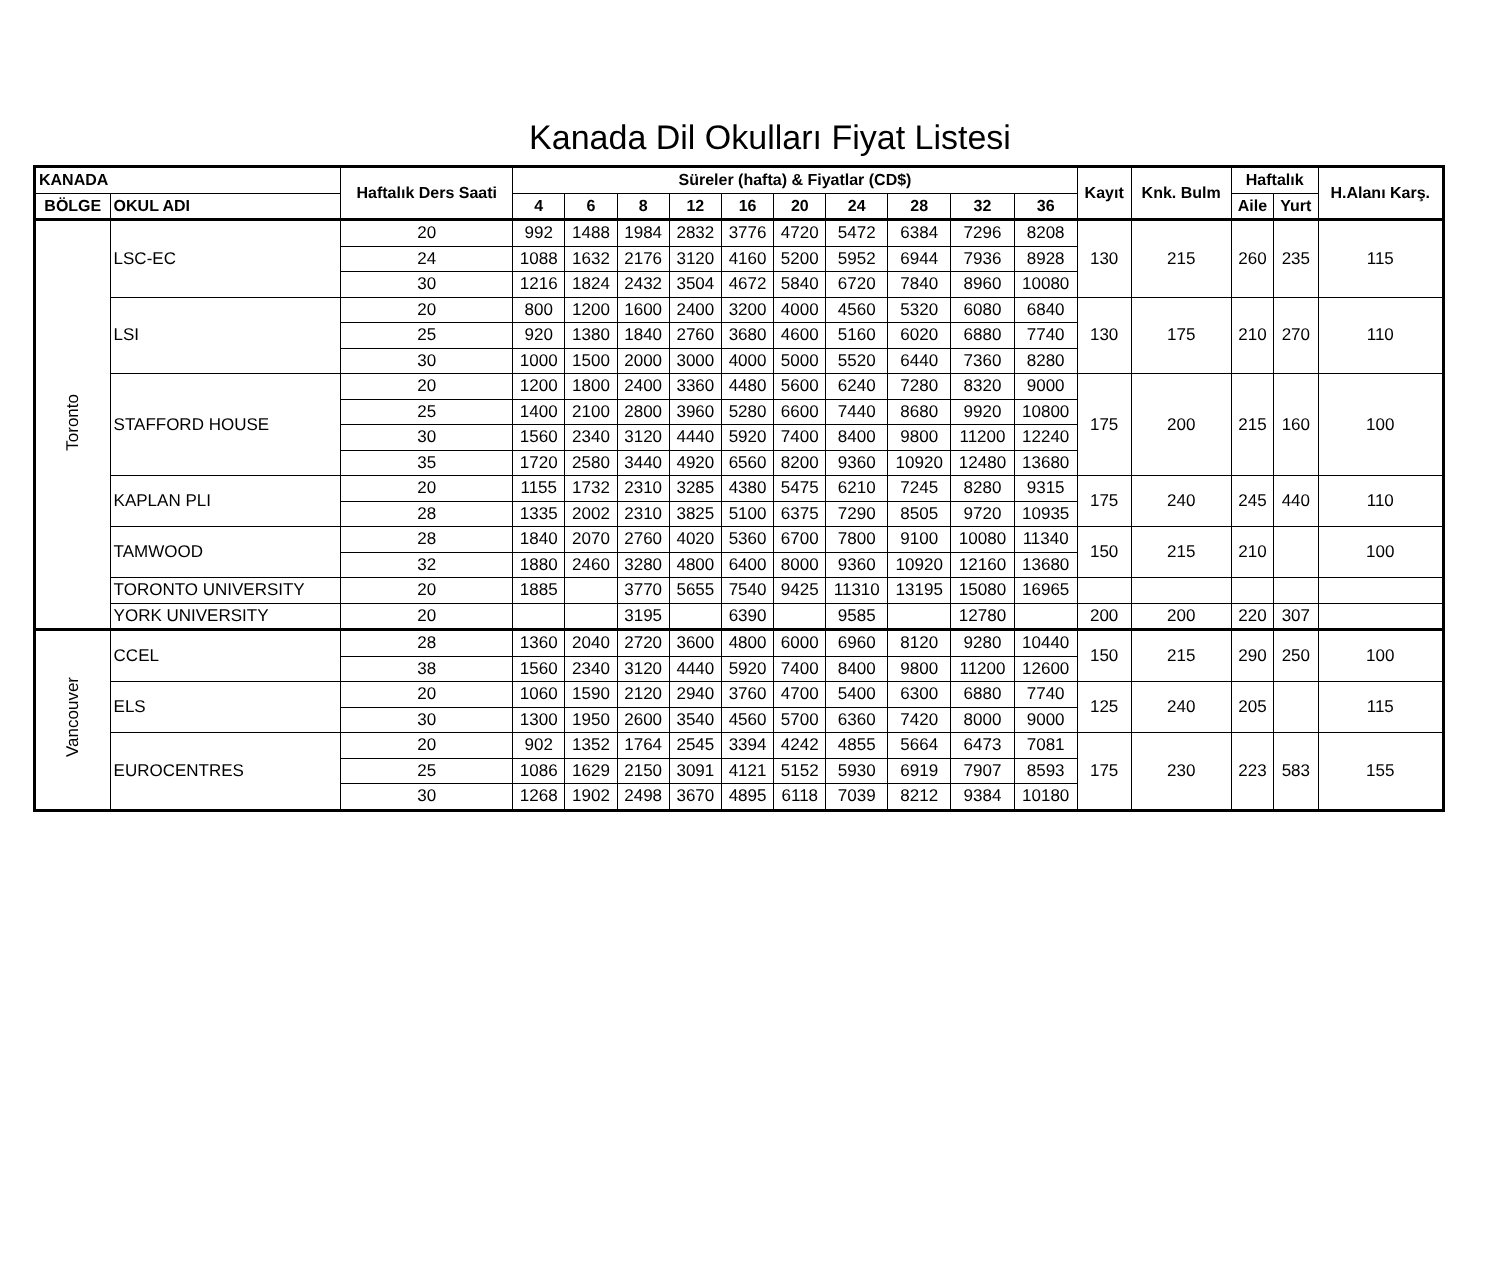Kanada Dil Okulları Fiyat Listesi
| KANADA | | Haftalık Ders Saati | Süreler (hafta) & Fiyatlar (CD$) | | | | | | | | | | Kayıt | Knk. Bulm | Haftalık | | H.Alanı Karş. |
| --- | --- | --- | --- | --- | --- | --- | --- | --- | --- | --- | --- | --- | --- | --- | --- | --- | --- |
| BÖLGE | OKUL ADI | | | | | | | | | | | | | | Aile | Yurt | |
| | | | 4 | 6 | 8 | 12 | 16 | 20 | 24 | 28 | 32 | 36 | | | | | |
| Toronto | LSC-EC | 20 | 992 | 1488 | 1984 | 2832 | 3776 | 4720 | 5472 | 6384 | 7296 | 8208 | 130 | 215 | 260 | 235 | 115 |
| | | 24 | 1088 | 1632 | 2176 | 3120 | 4160 | 5200 | 5952 | 6944 | 7936 | 8928 | | | | | |
| | | 30 | 1216 | 1824 | 2432 | 3504 | 4672 | 5840 | 6720 | 7840 | 8960 | 10080 | | | | | |
| | LSI | 20 | 800 | 1200 | 1600 | 2400 | 3200 | 4000 | 4560 | 5320 | 6080 | 6840 | 130 | 175 | 210 | 270 | 110 |
| | | 25 | 920 | 1380 | 1840 | 2760 | 3680 | 4600 | 5160 | 6020 | 6880 | 7740 | | | | | |
| | | 30 | 1000 | 1500 | 2000 | 3000 | 4000 | 5000 | 5520 | 6440 | 7360 | 8280 | | | | | |
| | STAFFORD HOUSE | 20 | 1200 | 1800 | 2400 | 3360 | 4480 | 5600 | 6240 | 7280 | 8320 | 9000 | 175 | 200 | 215 | 160 | 100 |
| | | 25 | 1400 | 2100 | 2800 | 3960 | 5280 | 6600 | 7440 | 8680 | 9920 | 10800 | | | | | |
| | | 30 | 1560 | 2340 | 3120 | 4440 | 5920 | 7400 | 8400 | 9800 | 11200 | 12240 | | | | | |
| | | 35 | 1720 | 2580 | 3440 | 4920 | 6560 | 8200 | 9360 | 10920 | 12480 | 13680 | | | | | |
| | KAPLAN PLI | 20 | 1155 | 1732 | 2310 | 3285 | 4380 | 5475 | 6210 | 7245 | 8280 | 9315 | 175 | 240 | 245 | 440 | 110 |
| | | 28 | 1335 | 2002 | 2310 | 3825 | 5100 | 6375 | 7290 | 8505 | 9720 | 10935 | | | | | |
| | TAMWOOD | 28 | 1840 | 2070 | 2760 | 4020 | 5360 | 6700 | 7800 | 9100 | 10080 | 11340 | 150 | 215 | 210 | | 100 |
| | | 32 | 1880 | 2460 | 3280 | 4800 | 6400 | 8000 | 9360 | 10920 | 12160 | 13680 | | | | | |
| | TORONTO UNIVERSITY | 20 | 1885 | | 3770 | 5655 | 7540 | 9425 | 11310 | 13195 | 15080 | 16965 | | | | | |
| | YORK UNIVERSITY | 20 | | | 3195 | | 6390 | | 9585 | | 12780 | | 200 | 200 | 220 | 307 | |
| Vancouver | CCEL | 28 | 1360 | 2040 | 2720 | 3600 | 4800 | 6000 | 6960 | 8120 | 9280 | 10440 | 150 | 215 | 290 | 250 | 100 |
| | | 38 | 1560 | 2340 | 3120 | 4440 | 5920 | 7400 | 8400 | 9800 | 11200 | 12600 | | | | | |
| | ELS | 20 | 1060 | 1590 | 2120 | 2940 | 3760 | 4700 | 5400 | 6300 | 6880 | 7740 | 125 | 240 | 205 | | 115 |
| | | 30 | 1300 | 1950 | 2600 | 3540 | 4560 | 5700 | 6360 | 7420 | 8000 | 9000 | | | | | |
| | EUROCENTRES | 20 | 902 | 1352 | 1764 | 2545 | 3394 | 4242 | 4855 | 5664 | 6473 | 7081 | 175 | 230 | 223 | 583 | 155 |
| | | 25 | 1086 | 1629 | 2150 | 3091 | 4121 | 5152 | 5930 | 6919 | 7907 | 8593 | | | | | |
| | | 30 | 1268 | 1902 | 2498 | 3670 | 4895 | 6118 | 7039 | 8212 | 9384 | 10180 | | | | | |